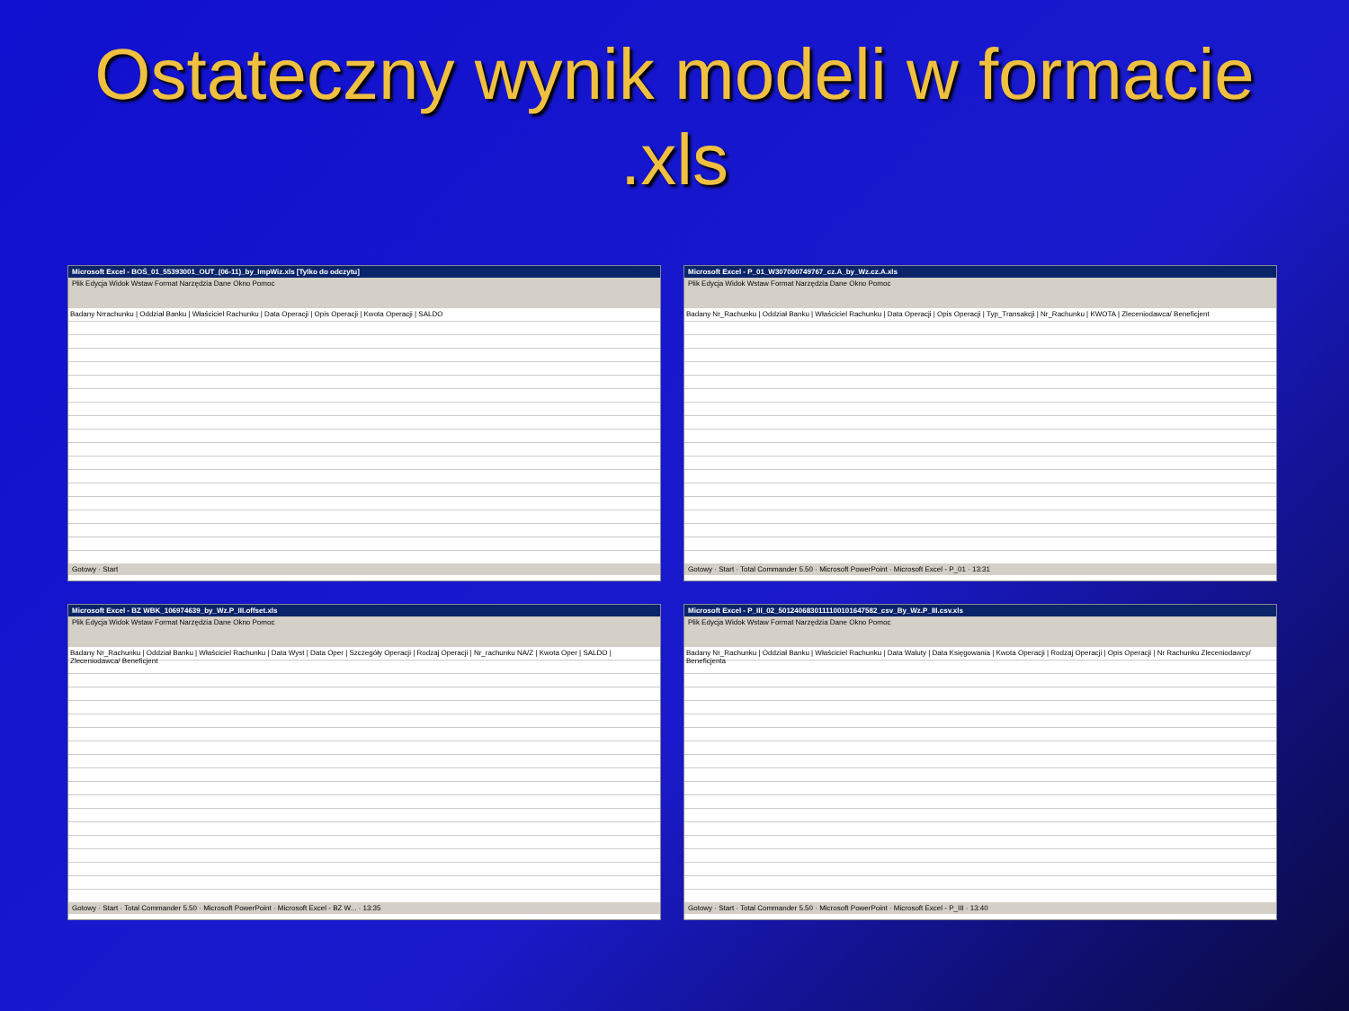Ostateczny wynik modeli w formacie
.xls
Microsoft Excel - BOŚ_01_55393001_OUT_(06-11)_by_ImpWiz.xls [Tylko do odczytu]
Plik Edycja Widok Wstaw Format Narzędzia Dane Okno Pomoc
Badany Nrrachunku | Oddział Banku | Właściciel Rachunku | Data Operacji | Opis Operacji | Kwota Operacji | SALDO
Gotowy · Start
Microsoft Excel - P_01_W307000749767_cz.A_by_Wz.cz.A.xls
Plik Edycja Widok Wstaw Format Narzędzia Dane Okno Pomoc
Badany Nr_Rachunku | Oddział Banku | Właściciel Rachunku | Data Operacji | Opis Operacji | Typ_Transakcji | Nr_Rachunku | KWOTA | Zleceniodawca/ Beneficjent
Gotowy · Start · Total Commander 5.50 · Microsoft PowerPoint · Microsoft Excel - P_01 · 13:31
Microsoft Excel - BZ WBK_106974639_by_Wz.P_III.offset.xls
Plik Edycja Widok Wstaw Format Narzędzia Dane Okno Pomoc
Badany Nr_Rachunku | Oddział Banku | Właściciel Rachunku | Data Wyst | Data Oper | Szczegóły Operacji | Rodzaj Operacji | Nr_rachunku NA/Z | Kwota Oper | SALDO | Zleceniodawca/ Beneficjent
Gotowy · Start · Total Commander 5.50 · Microsoft PowerPoint · Microsoft Excel - BZ W... · 13:35
Microsoft Excel - P_III_02_5012406830111100101647582_csv_By_Wz.P_III.csv.xls
Plik Edycja Widok Wstaw Format Narzędzia Dane Okno Pomoc
Badany Nr_Rachunku | Oddział Banku | Właściciel Rachunku | Data Waluty | Data Księgowania | Kwota Operacji | Rodzaj Operacji | Opis Operacji | Nr Rachunku Zleceniodawcy/ Beneficjenta
Gotowy · Start · Total Commander 5.50 · Microsoft PowerPoint · Microsoft Excel - P_III · 13:40